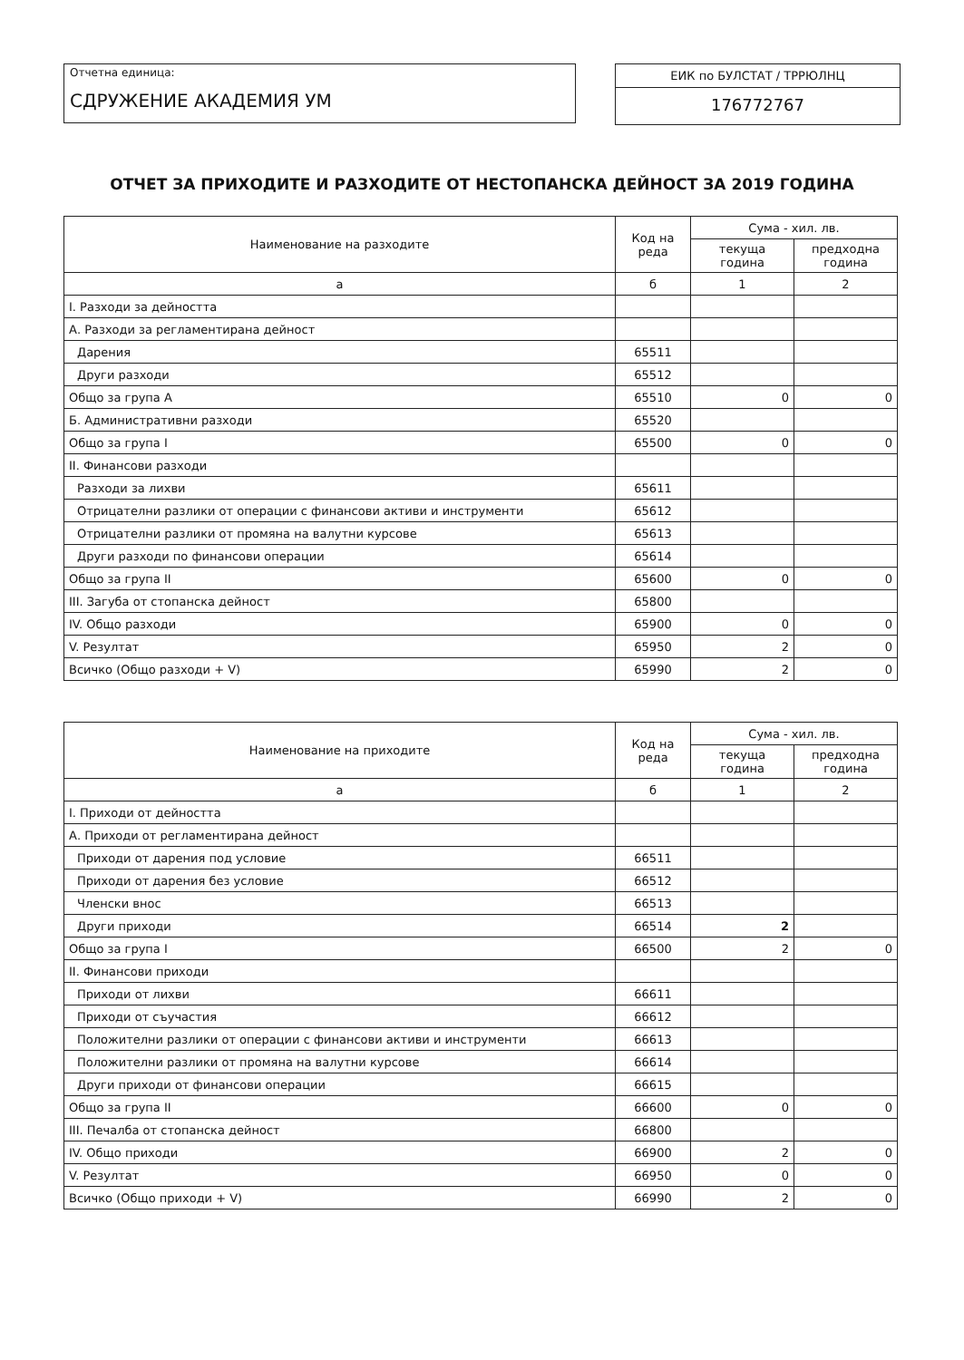Отчетна единица:
СДРУЖЕНИЕ АКАДЕМИЯ УМ
ЕИК по БУЛСТАТ / ТРРЮЛНЦ
176772767
ОТЧЕТ ЗА ПРИХОДИТЕ И РАЗХОДИТЕ ОТ НЕСТОПАНСКА ДЕЙНОСТ ЗА 2019 ГОДИНА
| Наименование на разходите | Код на реда | Сума - хил. лв. | |
| --- | --- | --- | --- |
| | | текуща година | предходна година |
| а | б | 1 | 2 |
| I. Разходи за дейността | | | |
| А. Разходи за регламентирана дейност | | | |
| Дарения | 65511 | | |
| Други разходи | 65512 | | |
| Общо за група А | 65510 | 0 | 0 |
| Б. Административни разходи | 65520 | | |
| Общо за група I | 65500 | 0 | 0 |
| II. Финансови разходи | | | |
| Разходи за лихви | 65611 | | |
| Отрицателни разлики от операции с финансови активи и инструменти | 65612 | | |
| Отрицателни разлики от промяна на валутни курсове | 65613 | | |
| Други разходи по финансови операции | 65614 | | |
| Общо за група II | 65600 | 0 | 0 |
| III. Загуба от стопанска дейност | 65800 | | |
| IV. Общо разходи | 65900 | 0 | 0 |
| V. Резултат | 65950 | 2 | 0 |
| Всичко (Общо разходи + V) | 65990 | 2 | 0 |
| Наименование на приходите | Код на реда | Сума - хил. лв. | |
| --- | --- | --- | --- |
| | | текуща година | предходна година |
| а | б | 1 | 2 |
| I. Приходи от дейността | | | |
| А. Приходи от регламентирана дейност | | | |
| Приходи от дарения под условие | 66511 | | |
| Приходи от дарения без условие | 66512 | | |
| Членски внос | 66513 | | |
| Други приходи | 66514 | 2 | |
| Общо за група I | 66500 | 2 | 0 |
| II. Финансови приходи | | | |
| Приходи от лихви | 66611 | | |
| Приходи от съучастия | 66612 | | |
| Положителни разлики от операции с финансови активи и инструменти | 66613 | | |
| Положителни разлики от промяна на валутни курсове | 66614 | | |
| Други приходи от финансови операции | 66615 | | |
| Общо за група II | 66600 | 0 | 0 |
| III. Печалба от стопанска дейност | 66800 | | |
| IV. Общо приходи | 66900 | 2 | 0 |
| V. Резултат | 66950 | 0 | 0 |
| Всичко (Общо приходи + V) | 66990 | 2 | 0 |